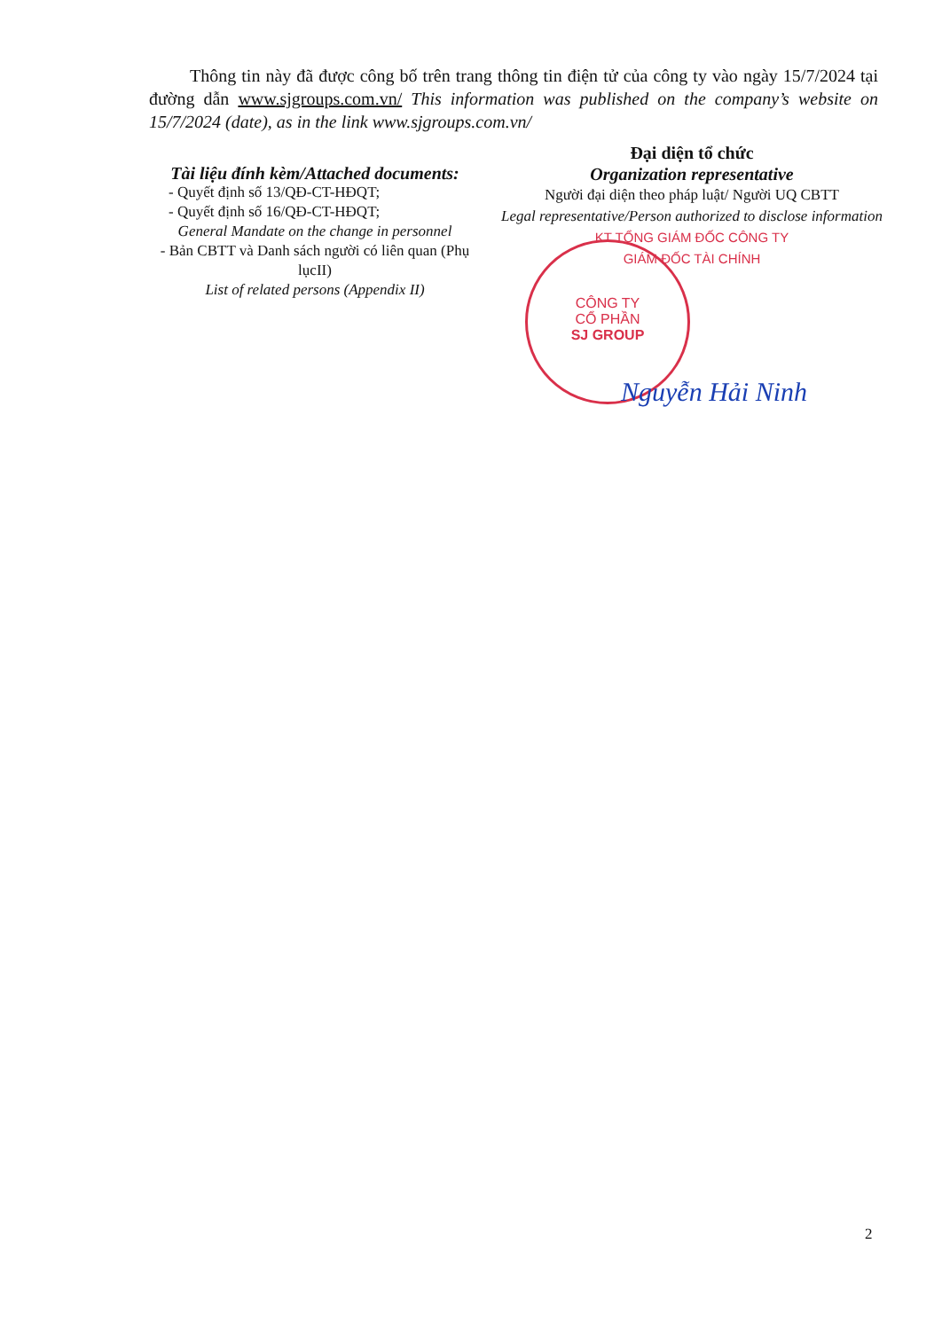Thông tin này đã được công bố trên trang thông tin điện tử của công ty vào ngày 15/7/2024 tại đường dẫn www.sjgroups.com.vn/ This information was published on the company’s website on 15/7/2024 (date), as in the link www.sjgroups.com.vn/
Tài liệu đính kèm/Attached documents:
- Quyết định số 13/QĐ-CT-HĐQT;
- Quyết định số 16/QĐ-CT-HĐQT;
General Mandate on the change in personnel
- Bản CBTT và Danh sách người có liên quan (Phụ lụcII)
List of related persons (Appendix II)
Đại diện tổ chức
Organization representative
Người đại diện theo pháp luật/ Người UQ CBTT
Legal representative/Person authorized to disclose information
KT TỔNG GIÁM ĐỐC CÔNG TY
GIÁM ĐỐC TÀI CHÍNH
CÔNG TY
CỔ PHẦN
SJ GROUP
Nguyễn Hải Ninh
2